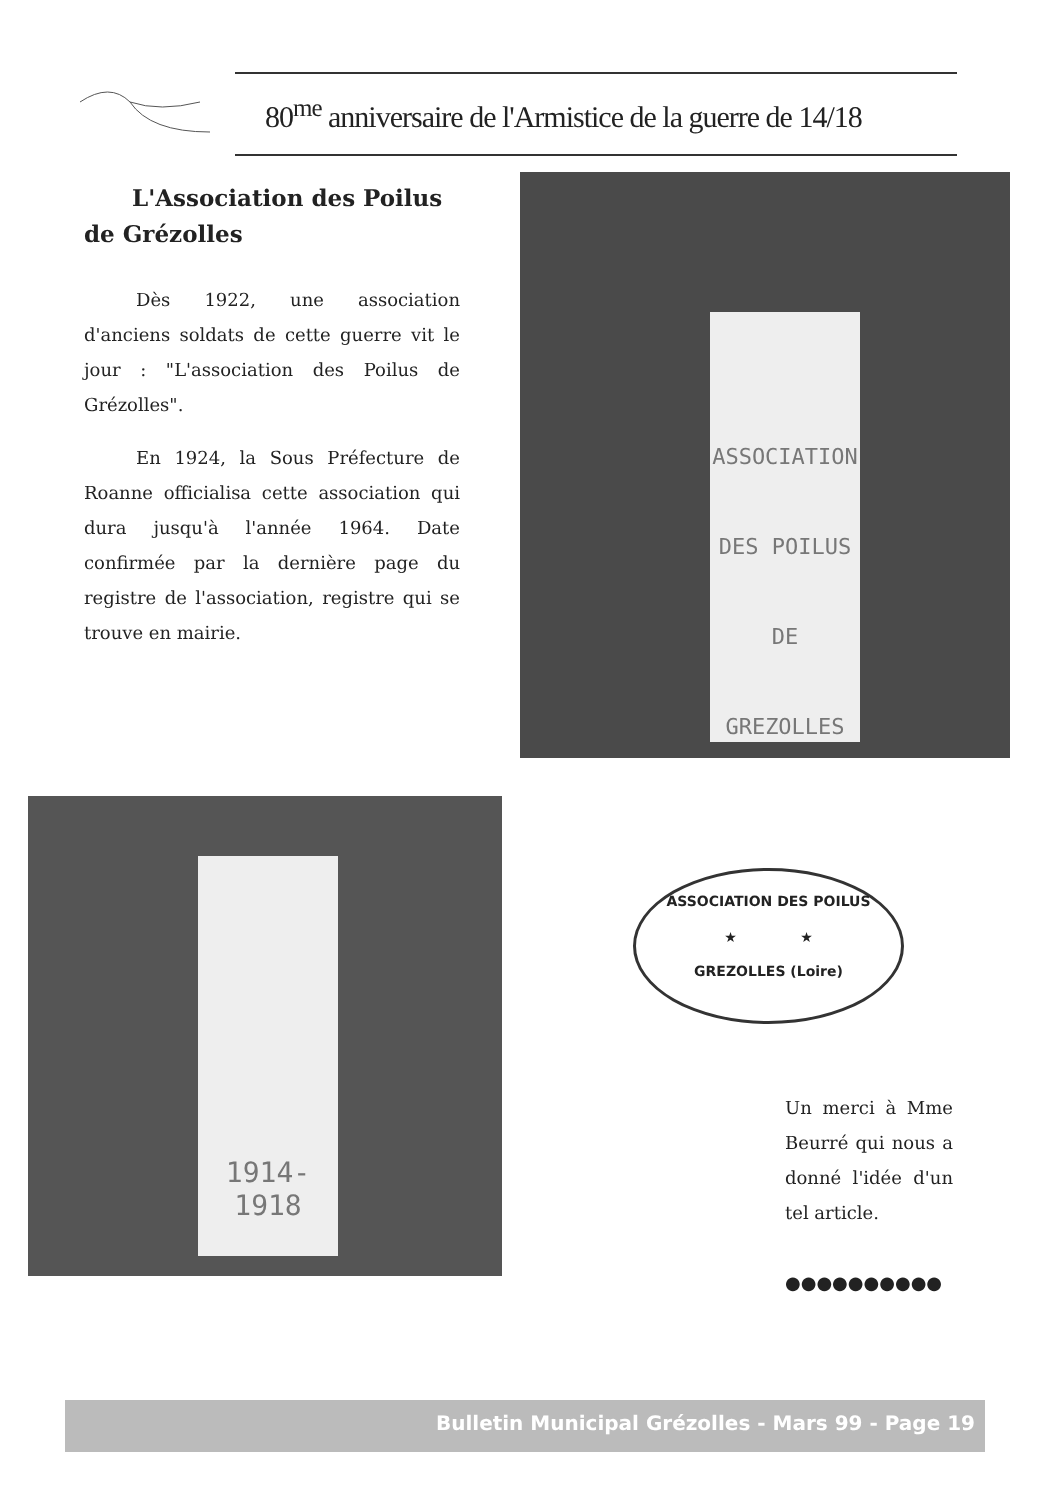80<sup>me</sup> anniversaire de l'Armistice de la guerre de 14/18
L'Association des Poilus de Grézolles
Dès 1922, une association d'anciens soldats de cette guerre vit le jour : "L'association des Poilus de Grézolles".
En 1924, la Sous Préfecture de Roanne officialisa cette association qui dura jusqu'à l'année 1964. Date confirmée par la dernière page du registre de l'association, registre qui se trouve en mairie.
ASSOCIATION DES POILUS
DE
GREZOLLES
1914-1918
ASSOCIATION DES POILUS
★ ★
GREZOLLES (Loire)
Un merci à Mme Beurré qui nous a donné l'idée d'un tel article.
●●●●●●●●●●
Bulletin Municipal Grézolles - Mars 99 - Page 19